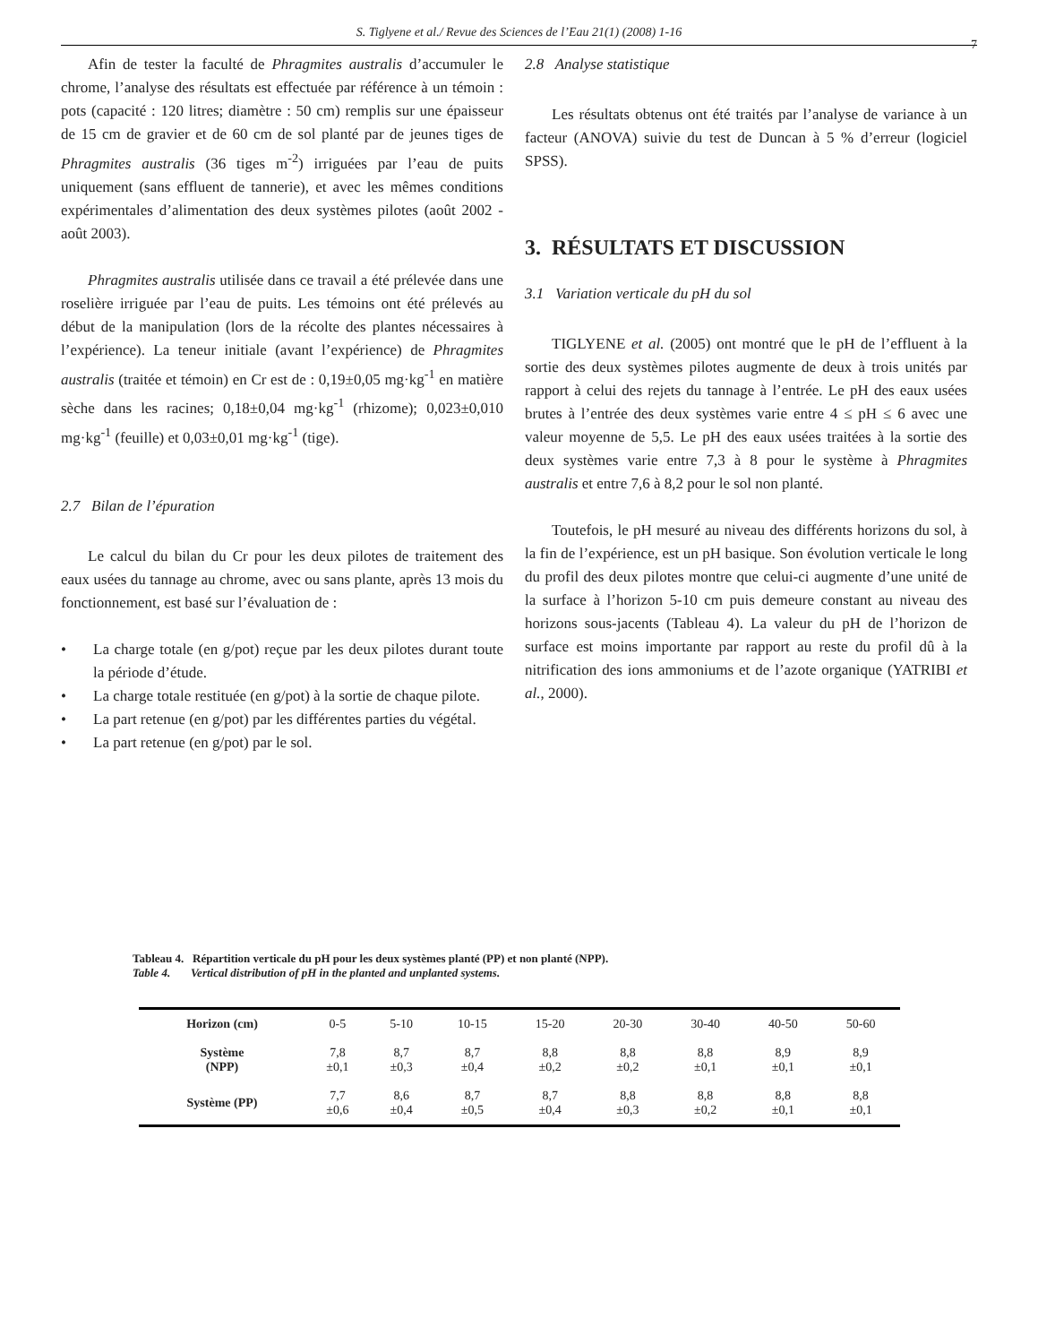S. Tiglyene et al./ Revue des Sciences de l’Eau 21(1) (2008) 1-16
7
Afin de tester la faculté de Phragmites australis d’accumuler le chrome, l’analyse des résultats est effectuée par référence à un témoin : pots (capacité : 120 litres; diamètre : 50 cm) remplis sur une épaisseur de 15 cm de gravier et de 60 cm de sol planté par de jeunes tiges de Phragmites australis (36 tiges m<sup>-2</sup>) irriguées par l’eau de puits uniquement (sans effluent de tannerie), et avec les mêmes conditions expérimentales d’alimentation des deux systèmes pilotes (août 2002 - août 2003).
Phragmites australis utilisée dans ce travail a été prélevée dans une roselière irriguée par l’eau de puits. Les témoins ont été prélevés au début de la manipulation (lors de la récolte des plantes nécessaires à l’expérience). La teneur initiale (avant l’expérience) de Phragmites australis (traitée et témoin) en Cr est de : 0,19±0,05 mg·kg<sup>-1</sup> en matière sèche dans les racines; 0,18±0,04 mg·kg<sup>-1</sup> (rhizome); 0,023±0,010 mg·kg<sup>-1</sup> (feuille) et 0,03±0,01 mg·kg<sup>-1</sup> (tige).
2.7 Bilan de l’épuration
Le calcul du bilan du Cr pour les deux pilotes de traitement des eaux usées du tannage au chrome, avec ou sans plante, après 13 mois du fonctionnement, est basé sur l’évaluation de :
• La charge totale (en g/pot) reçue par les deux pilotes durant toute la période d’étude.
• La charge totale restituée (en g/pot) à la sortie de chaque pilote.
• La part retenue (en g/pot) par les différentes parties du végétal.
• La part retenue (en g/pot) par le sol.
2.8 Analyse statistique
Les résultats obtenus ont été traités par l’analyse de variance à un facteur (ANOVA) suivie du test de Duncan à 5 % d’erreur (logiciel SPSS).
3. RÉSULTATS ET DISCUSSION
3.1 Variation verticale du pH du sol
TIGLYENE et al. (2005) ont montré que le pH de l’effluent à la sortie des deux systèmes pilotes augmente de deux à trois unités par rapport à celui des rejets du tannage à l’entrée. Le pH des eaux usées brutes à l’entrée des deux systèmes varie entre 4 ≤ pH ≤ 6 avec une valeur moyenne de 5,5. Le pH des eaux usées traitées à la sortie des deux systèmes varie entre 7,3 à 8 pour le système à Phragmites australis et entre 7,6 à 8,2 pour le sol non planté.
Toutefois, le pH mesuré au niveau des différents horizons du sol, à la fin de l’expérience, est un pH basique. Son évolution verticale le long du profil des deux pilotes montre que celui-ci augmente d’une unité de la surface à l’horizon 5-10 cm puis demeure constant au niveau des horizons sous-jacents (Tableau 4). La valeur du pH de l’horizon de surface est moins importante par rapport au reste du profil dû à la nitrification des ions ammoniums et de l’azote organique (YATRIBI et al., 2000).
Tableau 4. Répartition verticale du pH pour les deux systèmes planté (PP) et non planté (NPP).
Table 4. Vertical distribution of pH in the planted and unplanted systems.
| Horizon (cm) | 0-5 | 5-10 | 10-15 | 15-20 | 20-30 | 30-40 | 40-50 | 50-60 |
| Système (NPP) | 7,8 ±0,1 | 8,7 ±0,3 | 8,7 ±0,4 | 8,8 ±0,2 | 8,8 ±0,2 | 8,8 ±0,1 | 8,9 ±0,1 | 8,9 ±0,1 |
| Système (PP) | 7,7 ±0,6 | 8,6 ±0,4 | 8,7 ±0,5 | 8,7 ±0,4 | 8,8 ±0,3 | 8,8 ±0,2 | 8,8 ±0,1 | 8,8 ±0,1 |